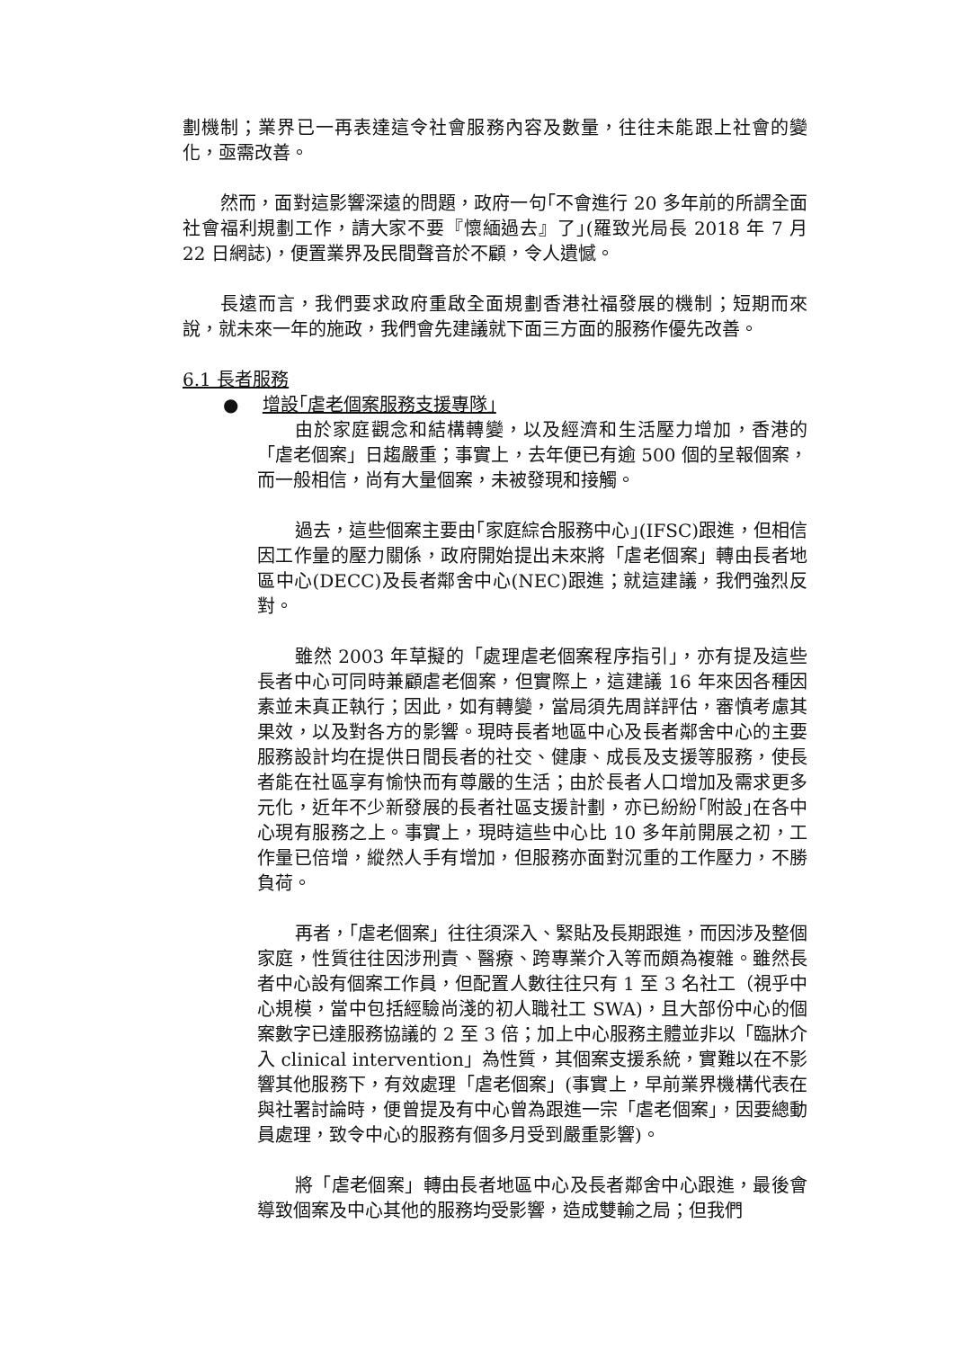劃機制；業界已一再表達這令社會服務內容及數量，往往未能跟上社會的變化，亟需改善。
然而，面對這影響深遠的問題，政府一句｢不會進行 20 多年前的所謂全面社會福利規劃工作，請大家不要『懷緬過去』了｣(羅致光局長 2018 年 7 月 22 日網誌)，便置業界及民間聲音於不顧，令人遺憾。
長遠而言，我們要求政府重啟全面規劃香港社福發展的機制；短期而來說，就未來一年的施政，我們會先建議就下面三方面的服務作優先改善。
6.1 長者服務
● 增設｢虐老個案服務支援專隊｣
由於家庭觀念和結構轉變，以及經濟和生活壓力增加，香港的「虐老個案」日趨嚴重；事實上，去年便已有逾 500 個的呈報個案，而一般相信，尚有大量個案，未被發現和接觸。
過去，這些個案主要由｢家庭綜合服務中心｣(IFSC)跟進，但相信因工作量的壓力關係，政府開始提出未來將「虐老個案」轉由長者地區中心(DECC)及長者鄰舍中心(NEC)跟進；就這建議，我們強烈反對。
雖然 2003 年草擬的「處理虐老個案程序指引」，亦有提及這些長者中心可同時兼顧虐老個案，但實際上，這建議 16 年來因各種因素並未真正執行；因此，如有轉變，當局須先周詳評估，審慎考慮其果效，以及對各方的影響。現時長者地區中心及長者鄰舍中心的主要服務設計均在提供日間長者的社交、健康、成長及支援等服務，使長者能在社區享有愉快而有尊嚴的生活；由於長者人口增加及需求更多元化，近年不少新發展的長者社區支援計劃，亦已紛紛｢附設｣在各中心現有服務之上。事實上，現時這些中心比 10 多年前開展之初，工作量已倍增，縱然人手有增加，但服務亦面對沉重的工作壓力，不勝負荷。
再者，「虐老個案」往往須深入、緊貼及長期跟進，而因涉及整個家庭，性質往往因涉刑責、醫療、跨專業介入等而頗為複雜。雖然長者中心設有個案工作員，但配置人數往往只有 1 至 3 名社工（視乎中心規模，當中包括經驗尚淺的初人職社工 SWA)，且大部份中心的個案數字已達服務協議的 2 至 3 倍；加上中心服務主體並非以「臨牀介入 clinical intervention」為性質，其個案支援系統，實難以在不影響其他服務下，有效處理「虐老個案」(事實上，早前業界機構代表在與社署討論時，便曾提及有中心曾為跟進一宗「虐老個案」，因要總動員處理，致令中心的服務有個多月受到嚴重影響)。
將「虐老個案」轉由長者地區中心及長者鄰舍中心跟進，最後會導致個案及中心其他的服務均受影響，造成雙輸之局；但我們